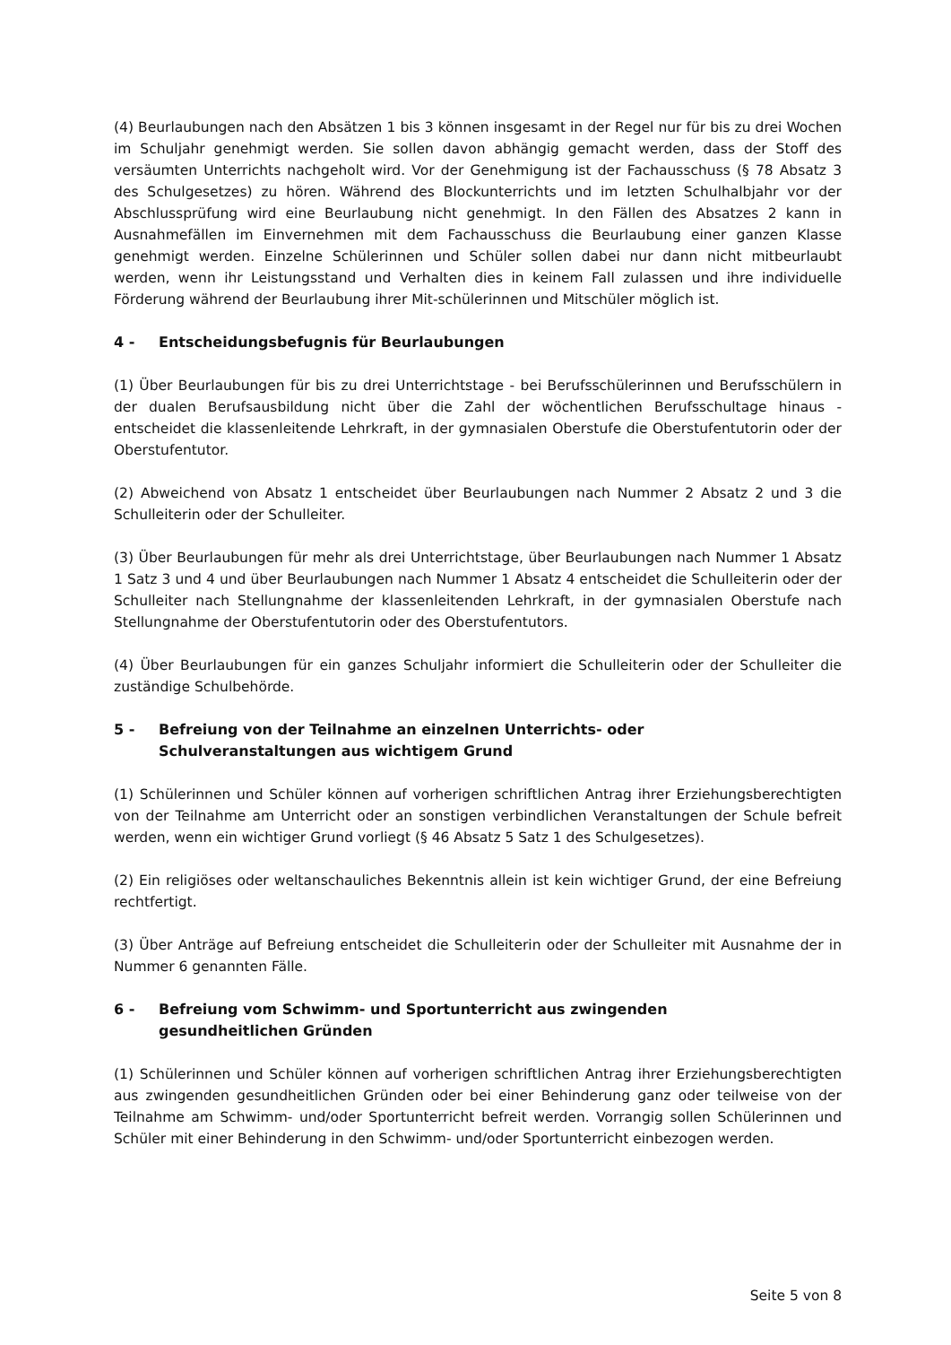(4) Beurlaubungen nach den Absätzen 1 bis 3 können insgesamt in der Regel nur für bis zu drei Wochen im Schuljahr genehmigt werden. Sie sollen davon abhängig gemacht werden, dass der Stoff des versäumten Unterrichts nachgeholt wird. Vor der Genehmigung ist der Fachausschuss (§ 78 Absatz 3 des Schulgesetzes) zu hören. Während des Blockunterrichts und im letzten Schulhalbjahr vor der Abschlussprüfung wird eine Beurlaubung nicht genehmigt. In den Fällen des Absatzes 2 kann in Ausnahmefällen im Einvernehmen mit dem Fachausschuss die Beurlaubung einer ganzen Klasse genehmigt werden. Einzelne Schülerinnen und Schüler sollen dabei nur dann nicht mitbeurlaubt werden, wenn ihr Leistungsstand und Verhalten dies in keinem Fall zulassen und ihre individuelle Förderung während der Beurlaubung ihrer Mit-schülerinnen und Mitschüler möglich ist.
4 - Entscheidungsbefugnis für Beurlaubungen
(1) Über Beurlaubungen für bis zu drei Unterrichtstage - bei Berufsschülerinnen und Berufsschülern in der dualen Berufsausbildung nicht über die Zahl der wöchentlichen Berufsschultage hinaus - entscheidet die klassenleitende Lehrkraft, in der gymnasialen Oberstufe die Oberstufentutorin oder der Oberstufentutor.
(2) Abweichend von Absatz 1 entscheidet über Beurlaubungen nach Nummer 2 Absatz 2 und 3 die Schulleiterin oder der Schulleiter.
(3) Über Beurlaubungen für mehr als drei Unterrichtstage, über Beurlaubungen nach Nummer 1 Absatz 1 Satz 3 und 4 und über Beurlaubungen nach Nummer 1 Absatz 4 entscheidet die Schulleiterin oder der Schulleiter nach Stellungnahme der klassenleitenden Lehrkraft, in der gymnasialen Oberstufe nach Stellungnahme der Oberstufentutorin oder des Oberstufentutors.
(4) Über Beurlaubungen für ein ganzes Schuljahr informiert die Schulleiterin oder der Schulleiter die zuständige Schulbehörde.
5 - Befreiung von der Teilnahme an einzelnen Unterrichts- oder
Schulveranstaltungen aus wichtigem Grund
(1) Schülerinnen und Schüler können auf vorherigen schriftlichen Antrag ihrer Erziehungsberechtigten von der Teilnahme am Unterricht oder an sonstigen verbindlichen Veranstaltungen der Schule befreit werden, wenn ein wichtiger Grund vorliegt (§ 46 Absatz 5 Satz 1 des Schulgesetzes).
(2) Ein religiöses oder weltanschauliches Bekenntnis allein ist kein wichtiger Grund, der eine Befreiung rechtfertigt.
(3) Über Anträge auf Befreiung entscheidet die Schulleiterin oder der Schulleiter mit Ausnahme der in Nummer 6 genannten Fälle.
6 - Befreiung vom Schwimm- und Sportunterricht aus zwingenden
gesundheitlichen Gründen
(1) Schülerinnen und Schüler können auf vorherigen schriftlichen Antrag ihrer Erziehungsberechtigten aus zwingenden gesundheitlichen Gründen oder bei einer Behinderung ganz oder teilweise von der Teilnahme am Schwimm- und/oder Sportunterricht befreit werden. Vorrangig sollen Schülerinnen und Schüler mit einer Behinderung in den Schwimm- und/oder Sportunterricht einbezogen werden.
Seite 5 von 8